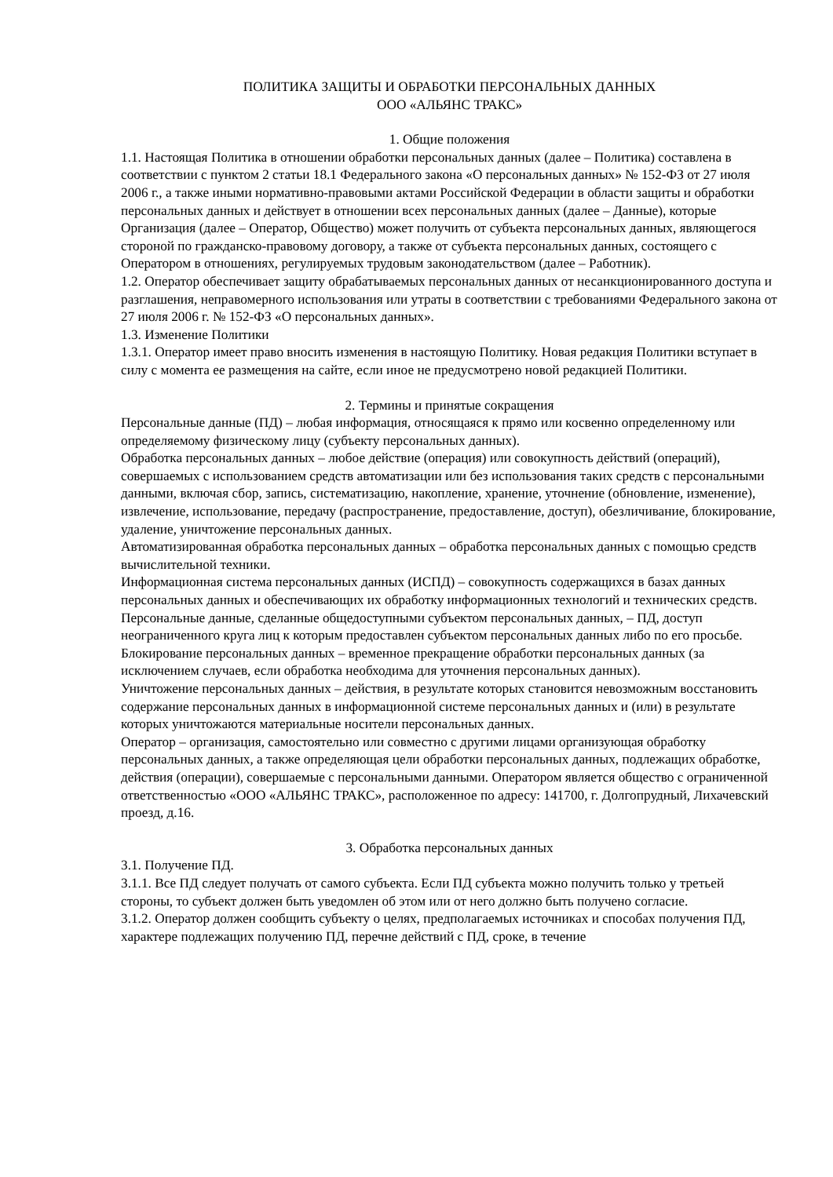ПОЛИТИКА ЗАЩИТЫ И ОБРАБОТКИ ПЕРСОНАЛЬНЫХ ДАННЫХ
ООО «АЛЬЯНС ТРАКС»
1. Общие положения
1.1. Настоящая Политика в отношении обработки персональных данных (далее – Политика) составлена в соответствии с пунктом 2 статьи 18.1 Федерального закона «О персональных данных» № 152-ФЗ от 27 июля 2006 г., а также иными нормативно-правовыми актами Российской Федерации в области защиты и обработки персональных данных и действует в отношении всех персональных данных (далее – Данные), которые Организация (далее – Оператор, Общество) может получить от субъекта персональных данных, являющегося стороной по гражданско-правовому договору, а также от субъекта персональных данных, состоящего с Оператором в отношениях, регулируемых трудовым законодательством (далее – Работник).
1.2. Оператор обеспечивает защиту обрабатываемых персональных данных от несанкционированного доступа и разглашения, неправомерного использования или утраты в соответствии с требованиями Федерального закона от 27 июля 2006 г. № 152-ФЗ «О персональных данных».
1.3. Изменение Политики
1.3.1. Оператор имеет право вносить изменения в настоящую Политику. Новая редакция Политики вступает в силу с момента ее размещения на сайте, если иное не предусмотрено новой редакцией Политики.
2. Термины и принятые сокращения
Персональные данные (ПД) – любая информация, относящаяся к прямо или косвенно определенному или определяемому физическому лицу (субъекту персональных данных).
Обработка персональных данных – любое действие (операция) или совокупность действий (операций), совершаемых с использованием средств автоматизации или без использования таких средств с персональными данными, включая сбор, запись, систематизацию, накопление, хранение, уточнение (обновление, изменение), извлечение, использование, передачу (распространение, предоставление, доступ), обезличивание, блокирование, удаление, уничтожение персональных данных.
Автоматизированная обработка персональных данных – обработка персональных данных с помощью средств вычислительной техники.
Информационная система персональных данных (ИСПД) – совокупность содержащихся в базах данных персональных данных и обеспечивающих их обработку информационных технологий и технических средств.
Персональные данные, сделанные общедоступными субъектом персональных данных, – ПД, доступ неограниченного круга лиц к которым предоставлен субъектом персональных данных либо по его просьбе.
Блокирование персональных данных – временное прекращение обработки персональных данных (за исключением случаев, если обработка необходима для уточнения персональных данных).
Уничтожение персональных данных – действия, в результате которых становится невозможным восстановить содержание персональных данных в информационной системе персональных данных и (или) в результате которых уничтожаются материальные носители персональных данных.
Оператор – организация, самостоятельно или совместно с другими лицами организующая обработку персональных данных, а также определяющая цели обработки персональных данных, подлежащих обработке, действия (операции), совершаемые с персональными данными. Оператором является общество с ограниченной ответственностью «ООО «АЛЬЯНС ТРАКС», расположенное по адресу: 141700, г. Долгопрудный, Лихачевский проезд, д.16.
3. Обработка персональных данных
3.1. Получение ПД.
3.1.1. Все ПД следует получать от самого субъекта. Если ПД субъекта можно получить только у третьей стороны, то субъект должен быть уведомлен об этом или от него должно быть получено согласие.
3.1.2. Оператор должен сообщить субъекту о целях, предполагаемых источниках и способах получения ПД, характере подлежащих получению ПД, перечне действий с ПД, сроке, в течение